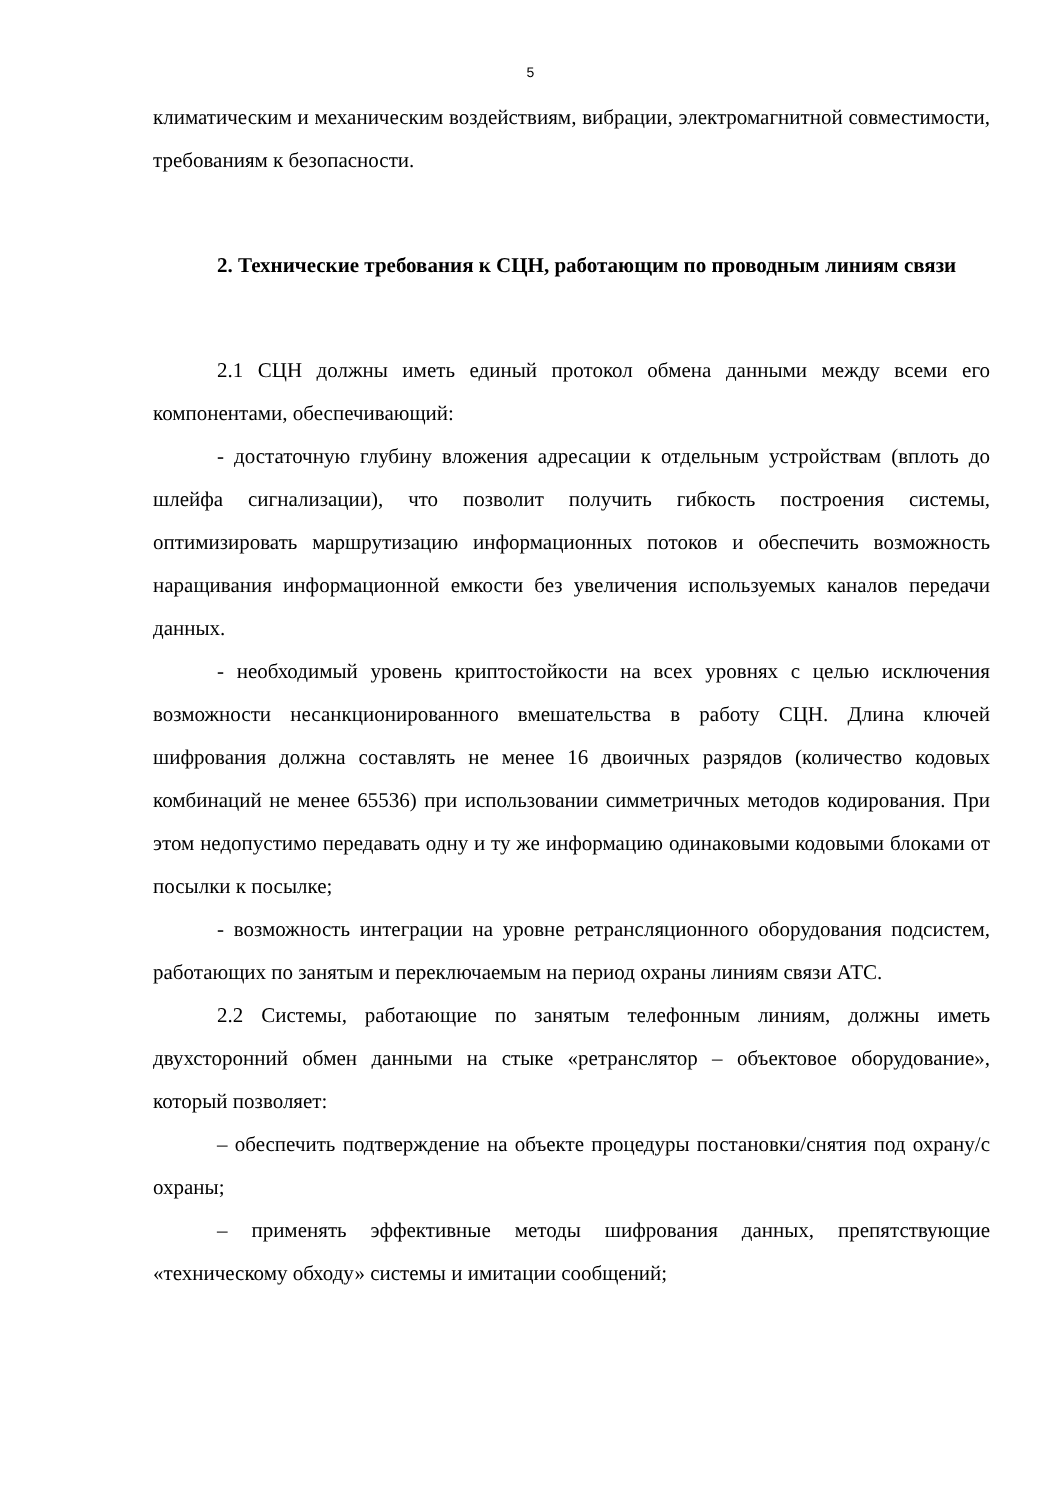5
климатическим и механическим воздействиям, вибрации, электромагнитной совместимости, требованиям к безопасности.
2. Технические требования к СЦН, работающим по проводным линиям связи
2.1 СЦН должны иметь единый протокол обмена данными между всеми его компонентами, обеспечивающий:
- достаточную глубину вложения адресации к отдельным устройствам (вплоть до шлейфа сигнализации), что позволит получить гибкость построения системы, оптимизировать маршрутизацию информационных потоков и обеспечить возможность наращивания информационной емкости без увеличения используемых каналов передачи данных.
- необходимый уровень криптостойкости на всех уровнях с целью исключения возможности несанкционированного вмешательства в работу СЦН. Длина ключей шифрования должна составлять не менее 16 двоичных разрядов (количество кодовых комбинаций не менее 65536) при использовании симметричных методов кодирования. При этом недопустимо передавать одну и ту же информацию одинаковыми кодовыми блоками от посылки к посылке;
- возможность интеграции на уровне ретрансляционного оборудования подсистем, работающих по занятым и переключаемым на период охраны линиям связи АТС.
2.2 Системы, работающие по занятым телефонным линиям, должны иметь двухсторонний обмен данными на стыке «ретранслятор – объектовое оборудование», который позволяет:
– обеспечить подтверждение на объекте процедуры постановки/снятия под охрану/с охраны;
– применять эффективные методы шифрования данных, препятствующие «техническому обходу» системы и имитации сообщений;